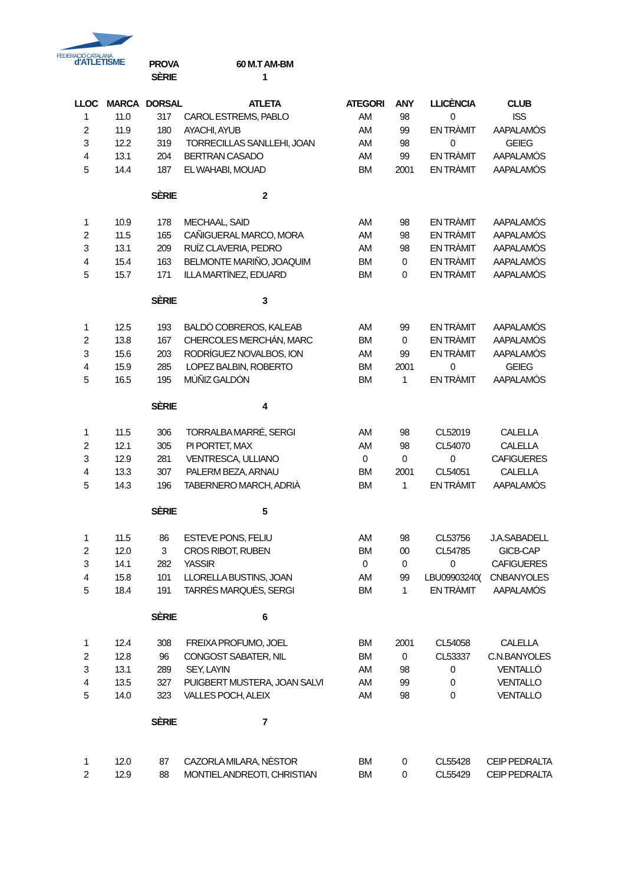FEDERACIÓ CATALANA
d'ATLETISME
| | | PROVA | 60 M.T AM-BM | | | | |
| | | SÈRIE | 1 | | | | |
| LLOC | MARCA | DORSAL | ATLETA | ATEGORI | ANY | LLICÈNCIA | CLUB |
| 1 | 11.0 | 317 | CAROL ESTREMS, PABLO | AM | 98 | 0 | ISS |
| 2 | 11.9 | 180 | AYACHI, AYUB | AM | 99 | EN TRÀMIT | AAPALAMÓS |
| 3 | 12.2 | 319 | TORRECILLAS SANLLEHI, JOAN | AM | 98 | 0 | GEIEG |
| 4 | 13.1 | 204 | BERTRAN CASADO | AM | 99 | EN TRÀMIT | AAPALAMÓS |
| 5 | 14.4 | 187 | EL WAHABI, MOUAD | BM | 2001 | EN TRÀMIT | AAPALAMÓS |
| | | SÈRIE | 2 | | | | |
| 1 | 10.9 | 178 | MECHAAL, SAID | AM | 98 | EN TRÀMIT | AAPALAMÓS |
| 2 | 11.5 | 165 | CAÑIGUERAL MARCO, MORA | AM | 98 | EN TRÀMIT | AAPALAMÓS |
| 3 | 13.1 | 209 | RUÍZ CLAVERIA, PEDRO | AM | 98 | EN TRÀMIT | AAPALAMÓS |
| 4 | 15.4 | 163 | BELMONTE MARIÑO, JOAQUIM | BM | 0 | EN TRÀMIT | AAPALAMÓS |
| 5 | 15.7 | 171 | ILLA MARTÍNEZ, EDUARD | BM | 0 | EN TRÀMIT | AAPALAMÓS |
| | | SÈRIE | 3 | | | | |
| 1 | 12.5 | 193 | BALDÒ COBREROS, KALEAB | AM | 99 | EN TRÀMIT | AAPALAMÓS |
| 2 | 13.8 | 167 | CHERCOLES MERCHÁN, MARC | BM | 0 | EN TRÀMIT | AAPALAMÓS |
| 3 | 15.6 | 203 | RODRÍGUEZ NOVALBOS, ION | AM | 99 | EN TRÀMIT | AAPALAMÓS |
| 4 | 15.9 | 285 | LOPEZ BALBIN, ROBERTO | BM | 2001 | 0 | GEIEG |
| 5 | 16.5 | 195 | MÚÑIZ GALDÓN | BM | 1 | EN TRÀMIT | AAPALAMÓS |
| | | SÈRIE | 4 | | | | |
| 1 | 11.5 | 306 | TORRALBA MARRÉ, SERGI | AM | 98 | CL52019 | CALELLA |
| 2 | 12.1 | 305 | PI PORTET, MAX | AM | 98 | CL54070 | CALELLA |
| 3 | 12.9 | 281 | VENTRESCA, ULLIANO | 0 | 0 | 0 | CAFIGUERES |
| 4 | 13.3 | 307 | PALERM BEZA, ARNAU | BM | 2001 | CL54051 | CALELLA |
| 5 | 14.3 | 196 | TABERNERO MARCH, ADRIÀ | BM | 1 | EN TRÀMIT | AAPALAMÓS |
| | | SÈRIE | 5 | | | | |
| 1 | 11.5 | 86 | ESTEVE PONS, FELIU | AM | 98 | CL53756 | J.A.SABADELL |
| 2 | 12.0 | 3 | CROS RIBOT, RUBEN | BM | 00 | CL54785 | GICB-CAP |
| 3 | 14.1 | 282 | YASSIR | 0 | 0 | 0 | CAFIGUERES |
| 4 | 15.8 | 101 | LLORELLA BUSTINS, JOAN | AM | 99 | LBU09903240( | CNBANYOLES |
| 5 | 18.4 | 191 | TARRÉS MARQUÈS, SERGI | BM | 1 | EN TRÀMIT | AAPALAMÓS |
| | | SÈRIE | 6 | | | | |
| 1 | 12.4 | 308 | FREIXA PROFUMO, JOEL | BM | 2001 | CL54058 | CALELLA |
| 2 | 12.8 | 96 | CONGOST SABATER, NIL | BM | 0 | CL53337 | C.N.BANYOLES |
| 3 | 13.1 | 289 | SEY, LAYIN | AM | 98 | 0 | VENTALLÓ |
| 4 | 13.5 | 327 | PUIGBERT MUSTERA, JOAN SALVI | AM | 99 | 0 | VENTALLO |
| 5 | 14.0 | 323 | VALLES POCH, ALEIX | AM | 98 | 0 | VENTALLO |
| | | SÈRIE | 7 | | | | |
| 1 | 12.0 | 87 | CAZORLA MILARA, NÈSTOR | BM | 0 | CL55428 | CEIP PEDRALTA |
| 2 | 12.9 | 88 | MONTIEL ANDREOTI, CHRISTIAN | BM | 0 | CL55429 | CEIP PEDRALTA |